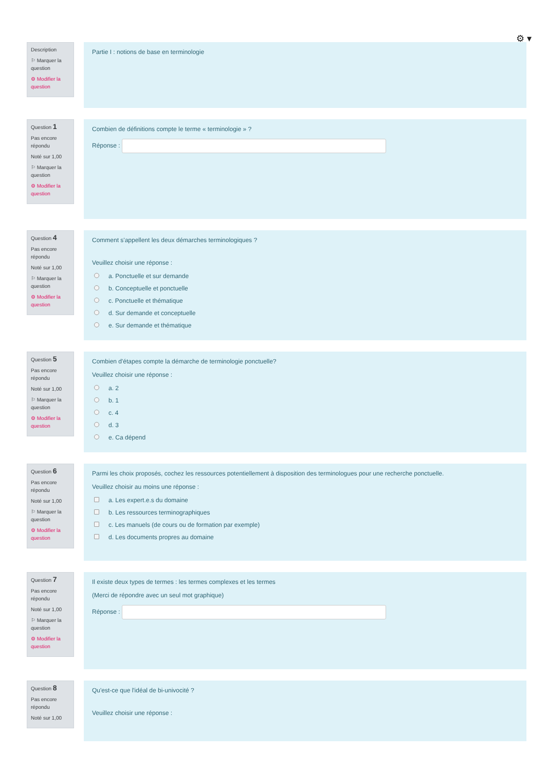⚙ ▾
Description
⚐ Marquer la question
⚙ Modifier la question
Partie I : notions de base en terminologie
Question 1
Pas encore répondu
Noté sur 1,00
⚐ Marquer la question
⚙ Modifier la question
Combien de définitions compte le terme « terminologie » ?
Réponse :
Question 4
Pas encore répondu
Noté sur 1,00
⚐ Marquer la question
⚙ Modifier la question
Comment s'appellent les deux démarches terminologiques ?
Veuillez choisir une réponse :
a. Ponctuelle et sur demande
b. Conceptuelle et ponctuelle
c. Ponctuelle et thématique
d. Sur demande et conceptuelle
e. Sur demande et thématique
Question 5
Pas encore répondu
Noté sur 1,00
⚐ Marquer la question
⚙ Modifier la question
Combien d'étapes compte la démarche de terminologie ponctuelle?
Veuillez choisir une réponse :
a. 2
b. 1
c. 4
d. 3
e. Ca dépend
Question 6
Pas encore répondu
Noté sur 1,00
⚐ Marquer la question
⚙ Modifier la question
Parmi les choix proposés, cochez les ressources potentiellement à disposition des terminologues pour une recherche ponctuelle.
Veuillez choisir au moins une réponse :
a. Les expert.e.s du domaine
b. Les ressources terminographiques
c. Les manuels (de cours ou de formation par exemple)
d. Les documents propres au domaine
Question 7
Pas encore répondu
Noté sur 1,00
⚐ Marquer la question
⚙ Modifier la question
Il existe deux types de termes : les termes complexes et les termes
(Merci de répondre avec un seul mot graphique)
Réponse :
Question 8
Pas encore répondu
Noté sur 1,00
Qu'est-ce que l'idéal de bi-univocité ?
Veuillez choisir une réponse :